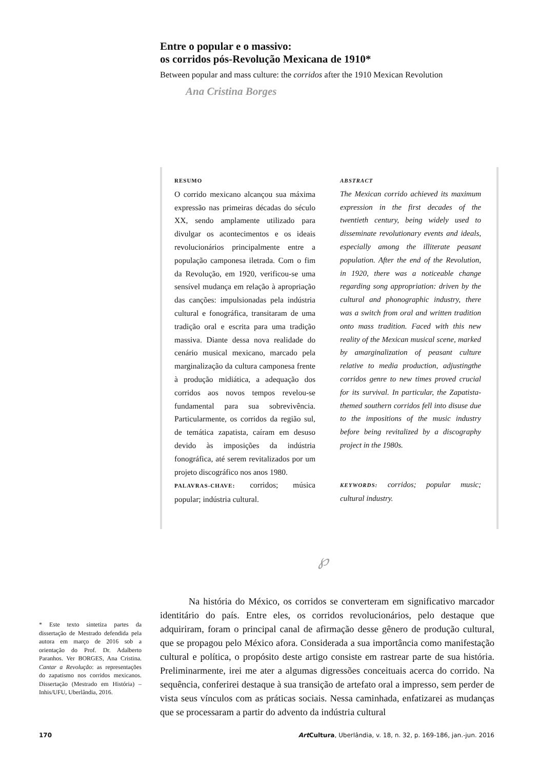Entre o popular e o massivo:
os corridos pós-Revolução Mexicana de 1910*
Between popular and mass culture: the corridos after the 1910 Mexican Revolution
Ana Cristina Borges
RESUMO
O corrido mexicano alcançou sua máxima expressão nas primeiras décadas do século XX, sendo amplamente utilizado para divulgar os acontecimentos e os ideais revolucionários principalmente entre a população camponesa iletrada. Com o fim da Revolução, em 1920, verificou-se uma sensível mudança em relação à apropriação das canções: impulsionadas pela indústria cultural e fonográfica, transitaram de uma tradição oral e escrita para uma tradição massiva. Diante dessa nova realidade do cenário musical mexicano, marcado pela marginalização da cultura camponesa frente à produção midiática, a adequação dos corridos aos novos tempos revelou-se fundamental para sua sobrevivência. Particularmente, os corridos da região sul, de temática zapatista, caíram em desuso devido às imposições da indústria fonográfica, até serem revitalizados por um projeto discográfico nos anos 1980.
PALAVRAS-CHAVE: corridos; música popular; indústria cultural.
ABSTRACT
The Mexican corrido achieved its maximum expression in the first decades of the twentieth century, being widely used to disseminate revolutionary events and ideals, especially among the illiterate peasant population. After the end of the Revolution, in 1920, there was a noticeable change regarding song appropriation: driven by the cultural and phonographic industry, there was a switch from oral and written tradition onto mass tradition. Faced with this new reality of the Mexican musical scene, marked by amarginalization of peasant culture relative to media production, adjustingthe corridos genre to new times proved crucial for its survival. In particular, the Zapatista-themed southern corridos fell into disuse due to the impositions of the music industry before being revitalized by a discography project in the 1980s.
KEYWORDS: corridos; popular music; cultural industry.
℘
Na história do México, os corridos se converteram em significativo marcador identitário do país. Entre eles, os corridos revolucionários, pelo destaque que adquiriram, foram o principal canal de afirmação desse gênero de produção cultural, que se propagou pelo México afora. Considerada a sua importância como manifestação cultural e política, o propósito deste artigo consiste em rastrear parte de sua história. Preliminarmente, irei me ater a algumas digressões conceituais acerca do corrido. Na sequência, conferirei destaque à sua transição de artefato oral a impresso, sem perder de vista seus vínculos com as práticas sociais. Nessa caminhada, enfatizarei as mudanças que se processaram a partir do advento da indústria cultural
* Este texto sintetiza partes da dissertação de Mestrado defendida pela autora em março de 2016 sob a orientação do Prof. Dr. Adalberto Paranhos. Ver BORGES, Ana Cristina. Cantar a Revolução: as representações do zapatismo nos corridos mexicanos. Dissertação (Mestrado em História) – Inhis/UFU, Uberlândia, 2016.
170 Art Cultura, Uberlândia, v. 18, n. 32, p. 169-186, jan.-jun. 2016